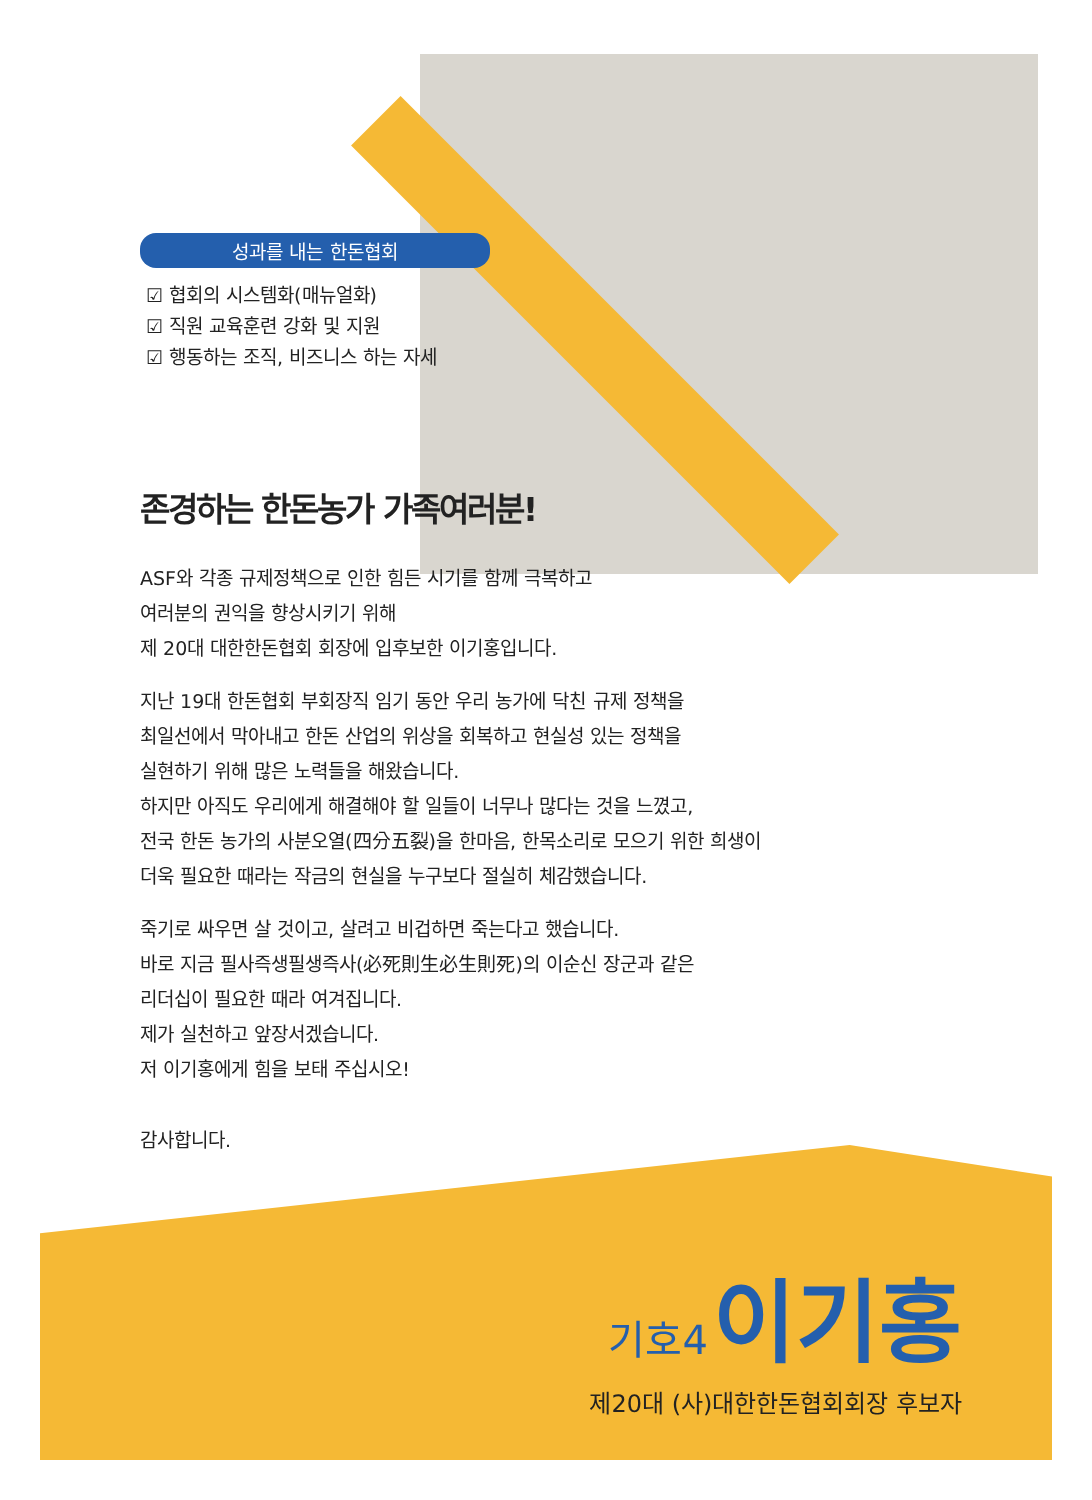성과를 내는 한돈협회
☑ 협회의 시스템화(매뉴얼화)
☑ 직원 교육훈련 강화 및 지원
☑ 행동하는 조직, 비즈니스 하는 자세
존경하는 한돈농가 가족여러분!
ASF와 각종 규제정책으로 인한 힘든 시기를 함께 극복하고
여러분의 권익을 향상시키기 위해
제 20대 대한한돈협회 회장에 입후보한 이기홍입니다.
지난 19대 한돈협회 부회장직 임기 동안 우리 농가에 닥친 규제 정책을
최일선에서 막아내고 한돈 산업의 위상을 회복하고 현실성 있는 정책을
실현하기 위해 많은 노력들을 해왔습니다.
하지만 아직도 우리에게 해결해야 할 일들이 너무나 많다는 것을 느꼈고,
전국 한돈 농가의 사분오열(四分五裂)을 한마음, 한목소리로 모으기 위한 희생이
더욱 필요한 때라는 작금의 현실을 누구보다 절실히 체감했습니다.
죽기로 싸우면 살 것이고, 살려고 비겁하면 죽는다고 했습니다.
바로 지금 필사즉생필생즉사(必死則生必生則死)의 이순신 장군과 같은
리더십이 필요한 때라 여겨집니다.
제가 실천하고 앞장서겠습니다.
저 이기홍에게 힘을 보태 주십시오!
감사합니다.
기호4 이기홍
제20대 (사)대한한돈협회회장 후보자